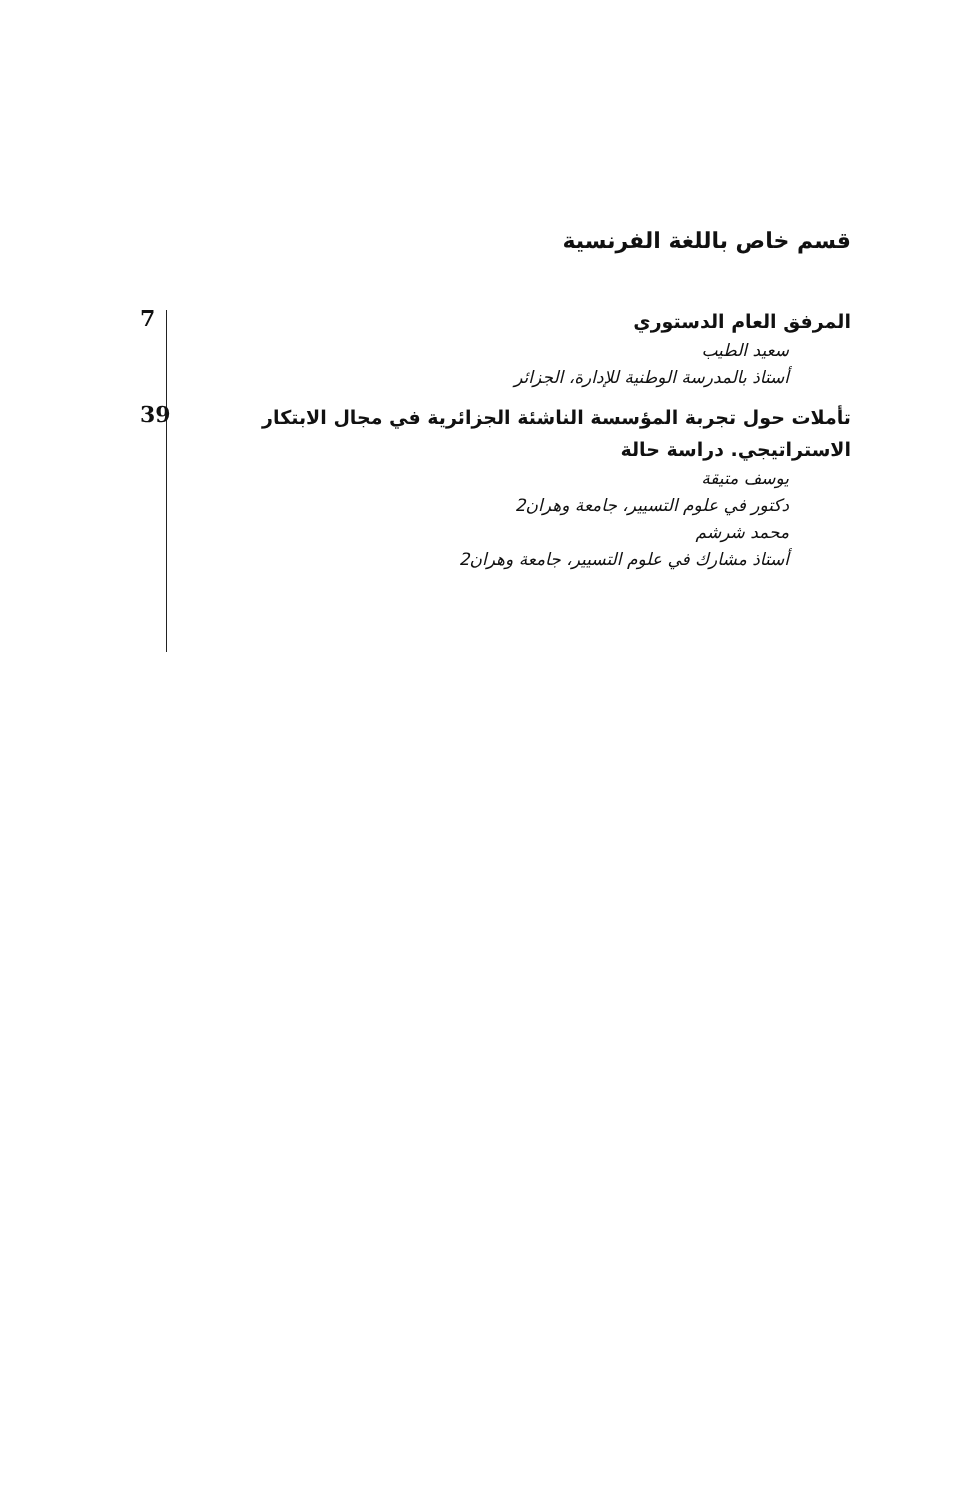قسم خاص باللغة الفرنسية
المرفق العام الدستوري
سعيد الطيب
أستاذ بالمدرسة الوطنية للإدارة، الجزائر
7
تأملات حول تجربة المؤسسة الناشئة الجزائرية في مجال الابتكار الاستراتيجي. دراسة حالة
يوسف متيقة
دكتور في علوم التسيير، جامعة وهران2
محمد شرشم
أستاذ مشارك في علوم التسيير، جامعة وهران2
39